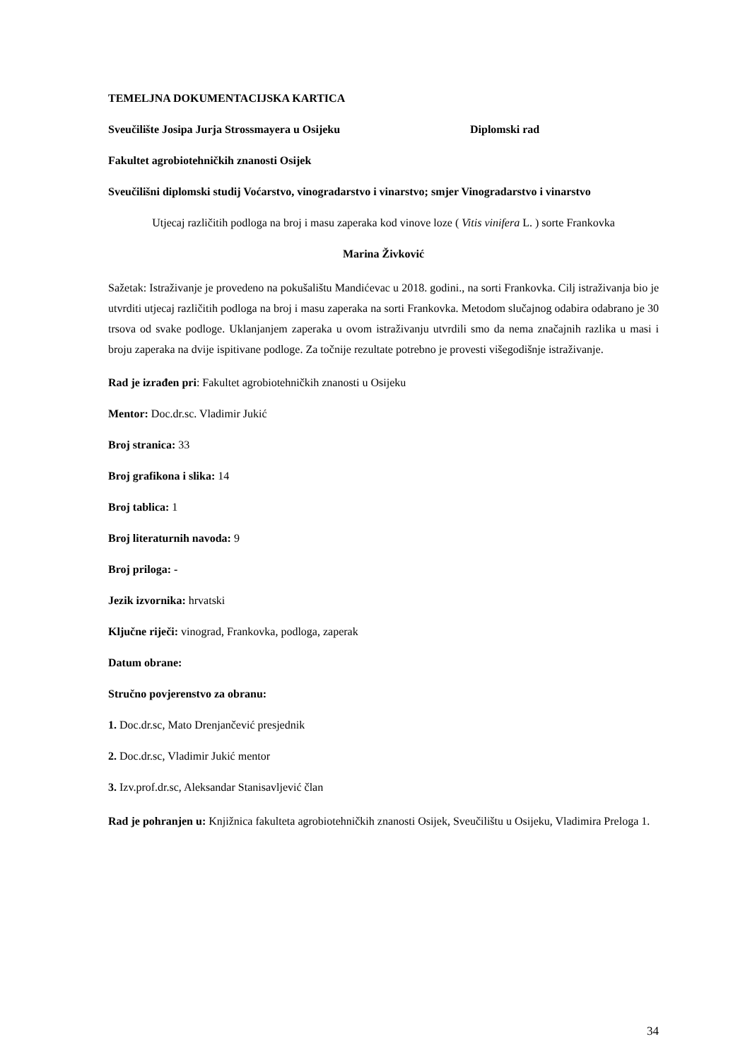TEMELJNA DOKUMENTACIJSKA KARTICA
Sveučilište Josipa Jurja Strossmayera u Osijeku Diplomski rad
Fakultet agrobiotehničkih znanosti Osijek
Sveučilišni diplomski studij Voćarstvo, vinogradarstvo i vinarstvo; smjer Vinogradarstvo i vinarstvo
Utjecaj različitih podloga na broj i masu zaperaka kod vinove loze ( Vitis vinifera L. ) sorte Frankovka
Marina Živković
Sažetak: Istraživanje je provedeno na pokušalištu Mandićevac u 2018. godini., na sorti Frankovka. Cilj istraživanja bio je utvrditi utjecaj različitih podloga na broj i masu zaperaka na sorti Frankovka. Metodom slučajnog odabira odabrano je 30 trsova od svake podloge. Uklanjanjem zaperaka u ovom istraživanju utvrdili smo da nema značajnih razlika u masi i broju zaperaka na dvije ispitivane podloge. Za točnije rezultate potrebno je provesti višegodišnje istraživanje.
Rad je izrađen pri: Fakultet agrobiotehničkih znanosti u Osijeku
Mentor: Doc.dr.sc. Vladimir Jukić
Broj stranica: 33
Broj grafikona i slika: 14
Broj tablica: 1
Broj literaturnih navoda: 9
Broj priloga: -
Jezik izvornika: hrvatski
Ključne riječi: vinograd, Frankovka, podloga, zaperak
Datum obrane:
Stručno povjerenstvo za obranu:
1. Doc.dr.sc, Mato Drenjančević presjednik
2. Doc.dr.sc, Vladimir Jukić mentor
3. Izv.prof.dr.sc, Aleksandar Stanisavljević član
Rad je pohranjen u: Knjižnica fakulteta agrobiotehničkih znanosti Osijek, Sveučilištu u Osijeku, Vladimira Preloga 1.
34